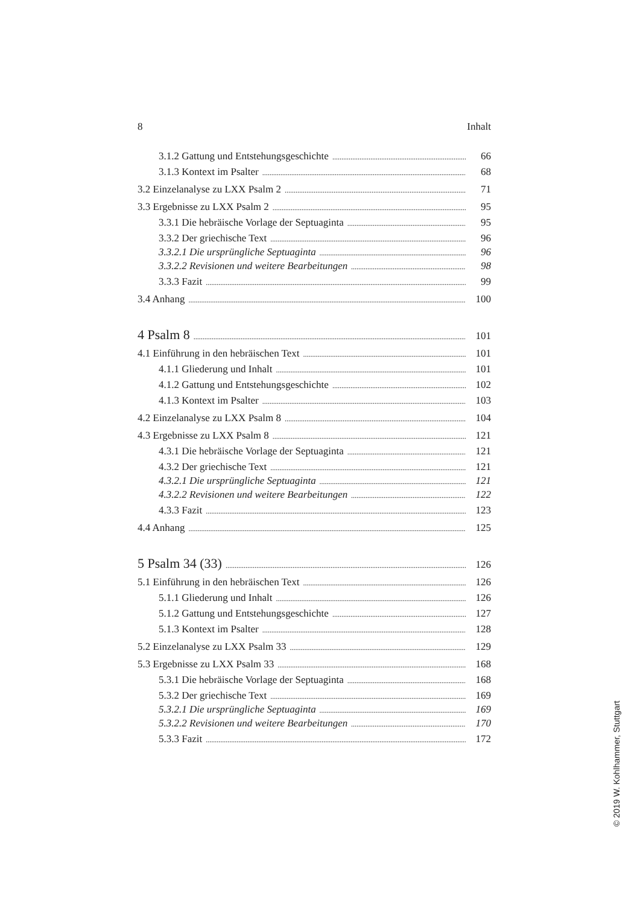8 Inhalt
3.1.2 Gattung und Entstehungsgeschichte 66
3.1.3 Kontext im Psalter 68
3.2 Einzelanalyse zu LXX Psalm 2 71
3.3 Ergebnisse zu LXX Psalm 2 95
3.3.1 Die hebräische Vorlage der Septuaginta 95
3.3.2 Der griechische Text 96
3.3.2.1 Die ursprüngliche Septuaginta 96
3.3.2.2 Revisionen und weitere Bearbeitungen 98
3.3.3 Fazit 99
3.4 Anhang 100
4 Psalm 8 101
4.1 Einführung in den hebräischen Text 101
4.1.1 Gliederung und Inhalt 101
4.1.2 Gattung und Entstehungsgeschichte 102
4.1.3 Kontext im Psalter 103
4.2 Einzelanalyse zu LXX Psalm 8 104
4.3 Ergebnisse zu LXX Psalm 8 121
4.3.1 Die hebräische Vorlage der Septuaginta 121
4.3.2 Der griechische Text 121
4.3.2.1 Die ursprüngliche Septuaginta 121
4.3.2.2 Revisionen und weitere Bearbeitungen 122
4.3.3 Fazit 123
4.4 Anhang 125
5 Psalm 34 (33) 126
5.1 Einführung in den hebräischen Text 126
5.1.1 Gliederung und Inhalt 126
5.1.2 Gattung und Entstehungsgeschichte 127
5.1.3 Kontext im Psalter 128
5.2 Einzelanalyse zu LXX Psalm 33 129
5.3 Ergebnisse zu LXX Psalm 33 168
5.3.1 Die hebräische Vorlage der Septuaginta 168
5.3.2 Der griechische Text 169
5.3.2.1 Die ursprüngliche Septuaginta 169
5.3.2.2 Revisionen und weitere Bearbeitungen 170
5.3.3 Fazit 172
© 2019 W. Kohlhammer, Stuttgart